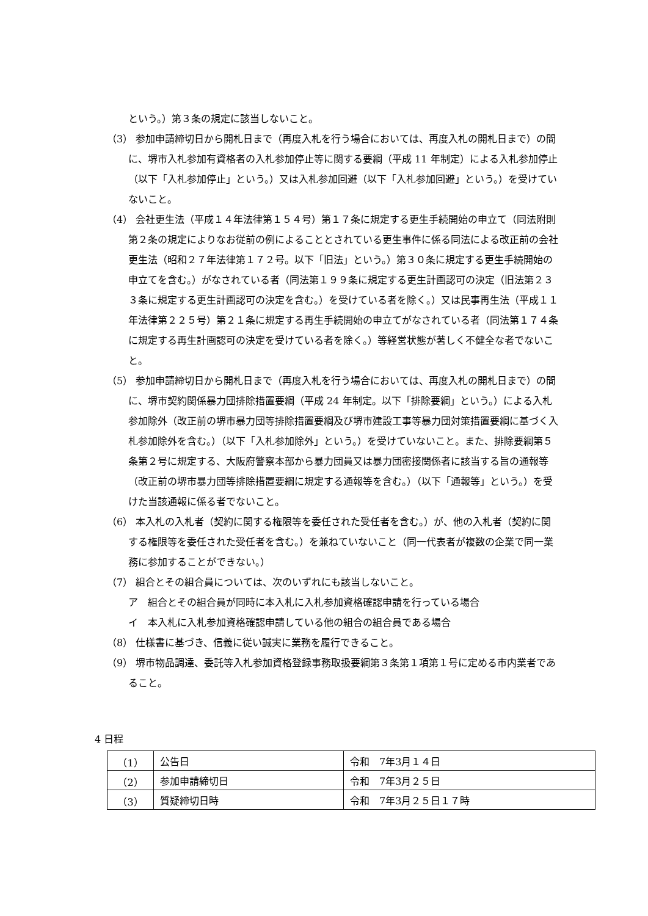という。）第３条の規定に該当しないこと。
（3） 参加申請締切日から開札日まで（再度入札を行う場合においては、再度入札の開札日まで）の間に、堺市入札参加有資格者の入札参加停止等に関する要綱（平成 11 年制定）による入札参加停止（以下「入札参加停止」という。）又は入札参加回避（以下「入札参加回避」という。）を受けていないこと。
（4） 会社更生法（平成１４年法律第１５４号）第１７条に規定する更生手続開始の申立て（同法附則第２条の規定によりなお従前の例によることとされている更生事件に係る同法による改正前の会社更生法（昭和２７年法律第１７２号。以下「旧法」という。）第３０条に規定する更生手続開始の申立てを含む。）がなされている者（同法第１９９条に規定する更生計画認可の決定（旧法第２３３条に規定する更生計画認可の決定を含む。）を受けている者を除く。）又は民事再生法（平成１１年法律第２２５号）第２１条に規定する再生手続開始の申立てがなされている者（同法第１７４条に規定する再生計画認可の決定を受けている者を除く。）等経営状態が著しく不健全な者でないこと。
（5） 参加申請締切日から開札日まで（再度入札を行う場合においては、再度入札の開札日まで）の間に、堺市契約関係暴力団排除措置要綱（平成 24 年制定。以下「排除要綱」という。）による入札参加除外（改正前の堺市暴力団等排除措置要綱及び堺市建設工事等暴力団対策措置要綱に基づく入札参加除外を含む。）（以下「入札参加除外」という。）を受けていないこと。また、排除要綱第５条第２号に規定する、大阪府警察本部から暴力団員又は暴力団密接関係者に該当する旨の通報等（改正前の堺市暴力団等排除措置要綱に規定する通報等を含む。）（以下「通報等」という。）を受けた当該通報に係る者でないこと。
（6） 本入札の入札者（契約に関する権限等を委任された受任者を含む。）が、他の入札者（契約に関する権限等を委任された受任者を含む。）を兼ねていないこと（同一代表者が複数の企業で同一業務に参加することができない。）
（7） 組合とその組合員については、次のいずれにも該当しないこと。
ア　組合とその組合員が同時に本入札に入札参加資格確認申請を行っている場合
イ　本入札に入札参加資格確認申請している他の組合の組合員である場合
（8） 仕様書に基づき、信義に従い誠実に業務を履行できること。
（9） 堺市物品調達、委託等入札参加資格登録事務取扱要綱第３条第１項第１号に定める市内業者であること。
4 日程
| （1） | 公告日 | 令和 7年3月１４日 |
| （2） | 参加申請締切日 | 令和 7年3月２５日 |
| （3） | 質疑締切日時 | 令和 7年3月２５日１７時 |